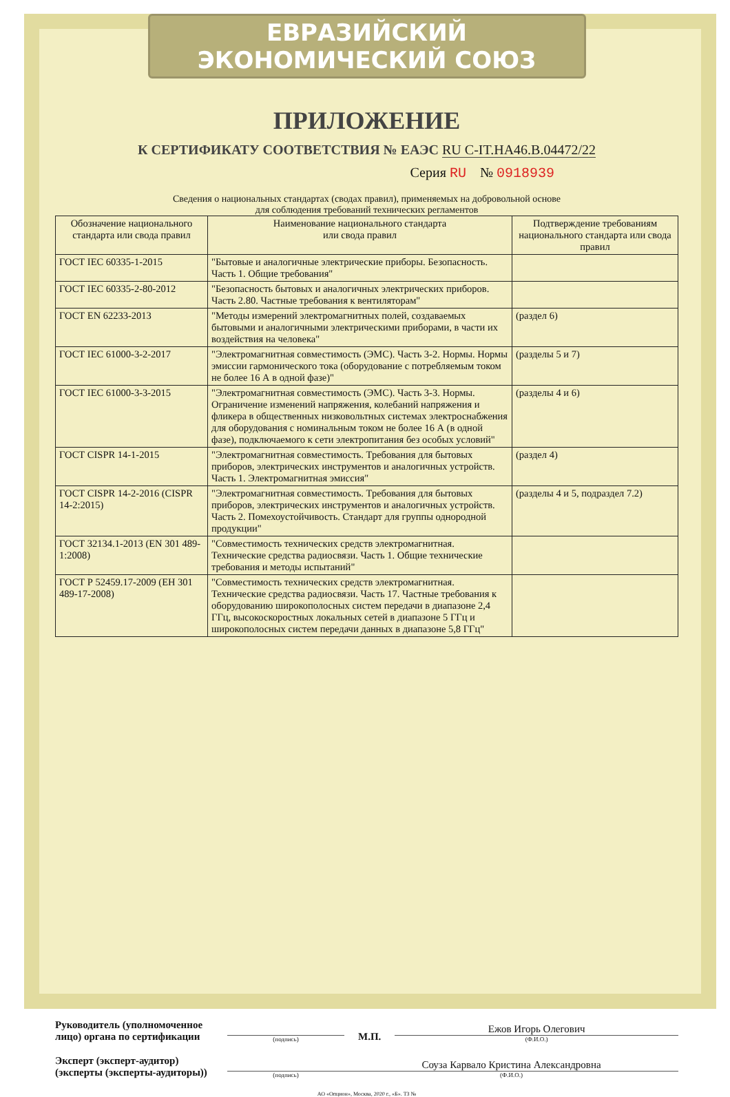ЕВРАЗИЙСКИЙ ЭКОНОМИЧЕСКИЙ СОЮЗ
ПРИЛОЖЕНИЕ
К СЕРТИФИКАТУ СООТВЕТСТВИЯ № ЕАЭС RU С-IT.НА46.В.04472/22
Серия RU № 0918939
Сведения о национальных стандартах (сводах правил), применяемых на добровольной основе
для соблюдения требований технических регламентов
| Обозначение национального стандарта или свода правил | Наименование национального стандарта или свода правил | Подтверждение требованиям национального стандарта или свода правил |
| --- | --- | --- |
| ГОСТ IEC 60335-1-2015 | "Бытовые и аналогичные электрические приборы. Безопасность. Часть 1. Общие требования" | |
| ГОСТ IEC 60335-2-80-2012 | "Безопасность бытовых и аналогичных электрических приборов. Часть 2.80. Частные требования к вентиляторам" | |
| ГОСТ EN 62233-2013 | "Методы измерений электромагнитных полей, создаваемых бытовыми и аналогичными электрическими приборами, в части их воздействия на человека" | (раздел 6) |
| ГОСТ IEC 61000-3-2-2017 | "Электромагнитная совместимость (ЭМС). Часть 3-2. Нормы. Нормы эмиссии гармонического тока (оборудование с потребляемым током не более 16 А в одной фазе)" | (разделы 5 и 7) |
| ГОСТ IEC 61000-3-3-2015 | "Электромагнитная совместимость (ЭМС). Часть 3-3. Нормы. Ограничение изменений напряжения, колебаний напряжения и фликера в общественных низковольтных системах электроснабжения для оборудования с номинальным током не более 16 А (в одной фазе), подключаемого к сети электропитания без особых условий" | (разделы 4 и 6) |
| ГОСТ CISPR 14-1-2015 | "Электромагнитная совместимость. Требования для бытовых приборов, электрических инструментов и аналогичных устройств. Часть 1. Электромагнитная эмиссия" | (раздел 4) |
| ГОСТ CISPR 14-2-2016 (CISPR 14-2:2015) | "Электромагнитная совместимость. Требования для бытовых приборов, электрических инструментов и аналогичных устройств. Часть 2. Помехоустойчивость. Стандарт для группы однородной продукции" | (разделы 4 и 5, подраздел 7.2) |
| ГОСТ 32134.1-2013 (EN 301 489-1:2008) | "Совместимость технических средств электромагнитная. Технические средства радиосвязи. Часть 1. Общие технические требования и методы испытаний" | |
| ГОСТ Р 52459.17-2009 (ЕН 301 489-17-2008) | "Совместимость технических средств электромагнитная. Технические средства радиосвязи. Часть 17. Частные требования к оборудованию широкополосных систем передачи в диапазоне 2,4 ГГц, высокоскоростных локальных сетей в диапазоне 5 ГГц и широкополосных систем передачи данных в диапазоне 5,8 ГГц" | |
Руководитель (уполномоченное лицо) органа по сертификации
(подпись)
М.П.
Ежов Игорь Олегович
(Ф.И.О.)
Эксперт (эксперт-аудитор) (эксперты (эксперты-аудиторы))
(подпись)
Соуза Карвало Кристина Александровна
(Ф.И.О.)
АО «Опцион», Москва, 2020 г., «Б». ТЗ №